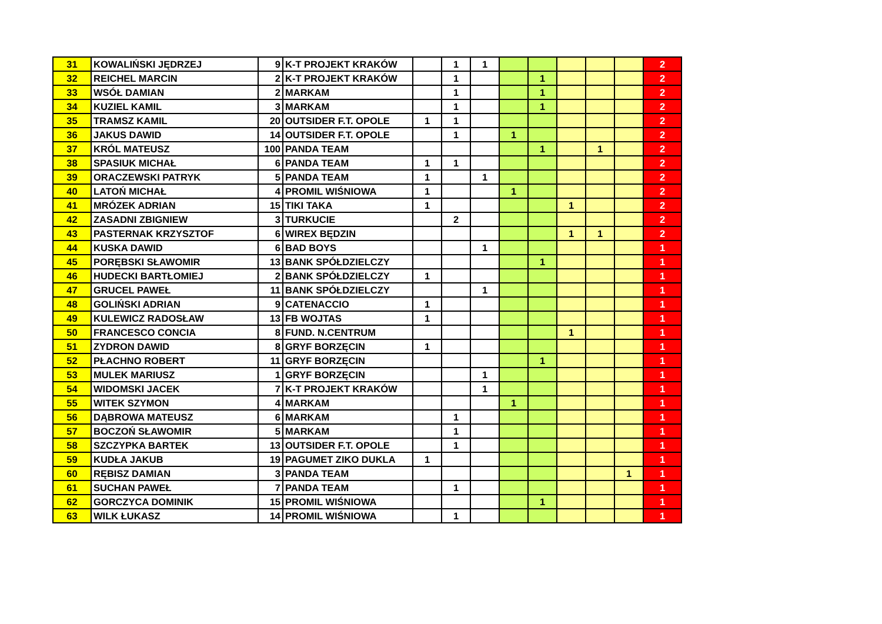| 31 | KOWALIŃSKI JĘDRZEJ | 9 | K-T PROJEKT KRAKÓW | | 1 | 1 | | | | | | 2 |
| 32 | REICHEL MARCIN | 2 | K-T PROJEKT KRAKÓW | | 1 | | | 1 | | | | 2 |
| 33 | WSÓŁ DAMIAN | 2 | MARKAM | | 1 | | | 1 | | | | 2 |
| 34 | KUZIEL KAMIL | 3 | MARKAM | | 1 | | | 1 | | | | 2 |
| 35 | TRAMSZ KAMIL | 20 | OUTSIDER F.T. OPOLE | 1 | 1 | | | | | | | 2 |
| 36 | JAKUS DAWID | 14 | OUTSIDER F.T. OPOLE | | 1 | | 1 | | | | | 2 |
| 37 | KRÓL MATEUSZ | 100 | PANDA TEAM | | | | | 1 | | 1 | | 2 |
| 38 | SPASIUK MICHAŁ | 6 | PANDA TEAM | 1 | 1 | | | | | | | 2 |
| 39 | ORACZEWSKI PATRYK | 5 | PANDA TEAM | 1 | | 1 | | | | | | 2 |
| 40 | LATOŃ MICHAŁ | 4 | PROMIL WIŚNIOWA | 1 | | | 1 | | | | | 2 |
| 41 | MRÓZEK ADRIAN | 15 | TIKI TAKA | 1 | | | | | 1 | | | 2 |
| 42 | ZASADNI ZBIGNIEW | 3 | TURKUCIE | | 2 | | | | | | | 2 |
| 43 | PASTERNAK KRZYSZTOF | 6 | WIREX BĘDZIN | | | | | | 1 | 1 | | 2 |
| 44 | KUSKA DAWID | 6 | BAD BOYS | | | 1 | | | | | | 1 |
| 45 | PORĘBSKI SŁAWOMIR | 13 | BANK SPÓŁDZIELCZY | | | | | 1 | | | | 1 |
| 46 | HUDECKI BARTŁOMIEJ | 2 | BANK SPÓŁDZIELCZY | 1 | | | | | | | | 1 |
| 47 | GRUCEL PAWEŁ | 11 | BANK SPÓŁDZIELCZY | | | 1 | | | | | | 1 |
| 48 | GOLIŃSKI ADRIAN | 9 | CATENACCIO | 1 | | | | | | | | 1 |
| 49 | KULEWICZ RADOSŁAW | 13 | FB WOJTAS | 1 | | | | | | | | 1 |
| 50 | FRANCESCO CONCIA | 8 | FUND. N.CENTRUM | | | | | | 1 | | | 1 |
| 51 | ZYDRON DAWID | 8 | GRYF BORZĘCIN | 1 | | | | | | | | 1 |
| 52 | PŁACHNO ROBERT | 11 | GRYF BORZĘCIN | | | | | 1 | | | | 1 |
| 53 | MULEK MARIUSZ | 1 | GRYF BORZĘCIN | | | 1 | | | | | | 1 |
| 54 | WIDOMSKI JACEK | 7 | K-T PROJEKT KRAKÓW | | | 1 | | | | | | 1 |
| 55 | WITEK SZYMON | 4 | MARKAM | | | | 1 | | | | | 1 |
| 56 | DĄBROWA MATEUSZ | 6 | MARKAM | | 1 | | | | | | | 1 |
| 57 | BOCZOŃ SŁAWOMIR | 5 | MARKAM | | 1 | | | | | | | 1 |
| 58 | SZCZYPKA BARTEK | 13 | OUTSIDER F.T. OPOLE | | 1 | | | | | | | 1 |
| 59 | KUDŁA JAKUB | 19 | PAGUMET ZIKO DUKLA | 1 | | | | | | | | 1 |
| 60 | RĘBISZ DAMIAN | 3 | PANDA TEAM | | | | | | | | 1 | 1 |
| 61 | SUCHAN PAWEŁ | 7 | PANDA TEAM | | 1 | | | | | | | 1 |
| 62 | GORCZYCA DOMINIK | 15 | PROMIL WIŚNIOWA | | | | | 1 | | | | 1 |
| 63 | WILK ŁUKASZ | 14 | PROMIL WIŚNIOWA | | 1 | | | | | | | 1 |